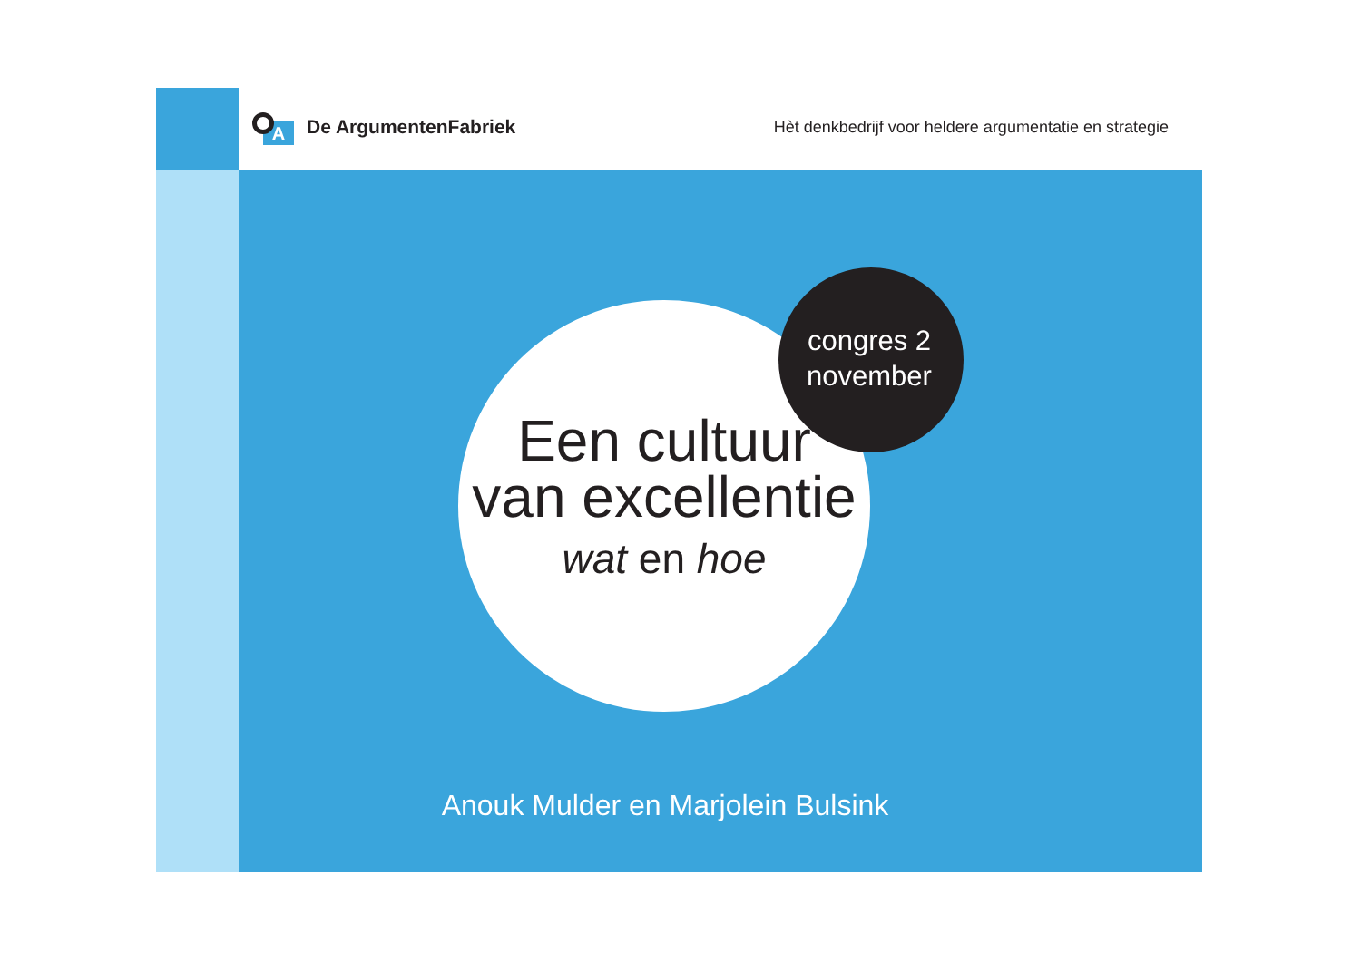A
De ArgumentenFabriek
Hèt denkbedrijf voor heldere argumentatie en strategie
Een cultuur
van excellentie
wat en hoe
congres 2
november
Anouk Mulder en Marjolein Bulsink